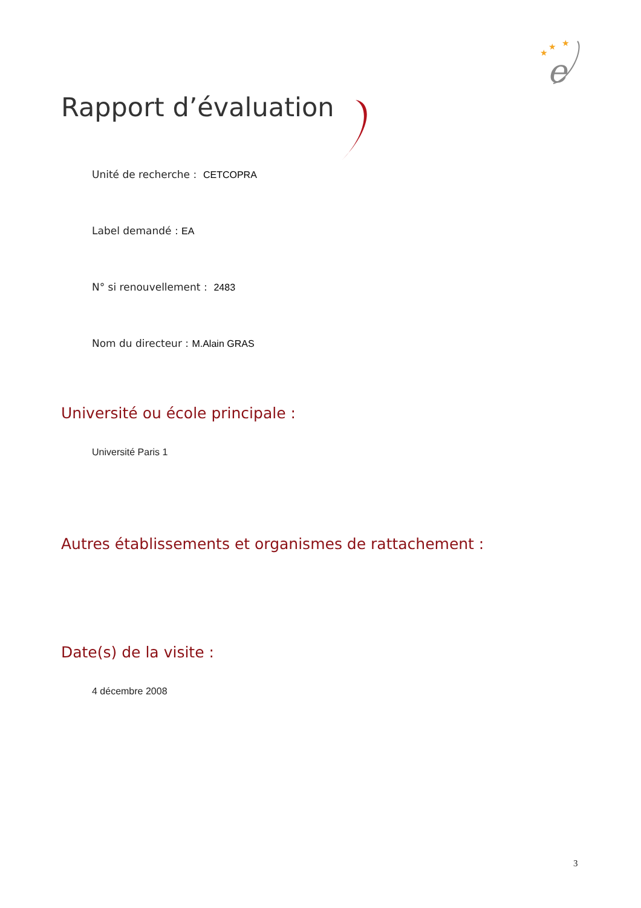★
★
★
e
Rapport d’évaluation
Unité de recherche : CETCOPRA
Label demandé : EA
N° si renouvellement : 2483
Nom du directeur : M.Alain GRAS
Université ou école principale :
Université Paris 1
Autres établissements et organismes de rattachement :
Date(s) de la visite :
4 décembre 2008
3